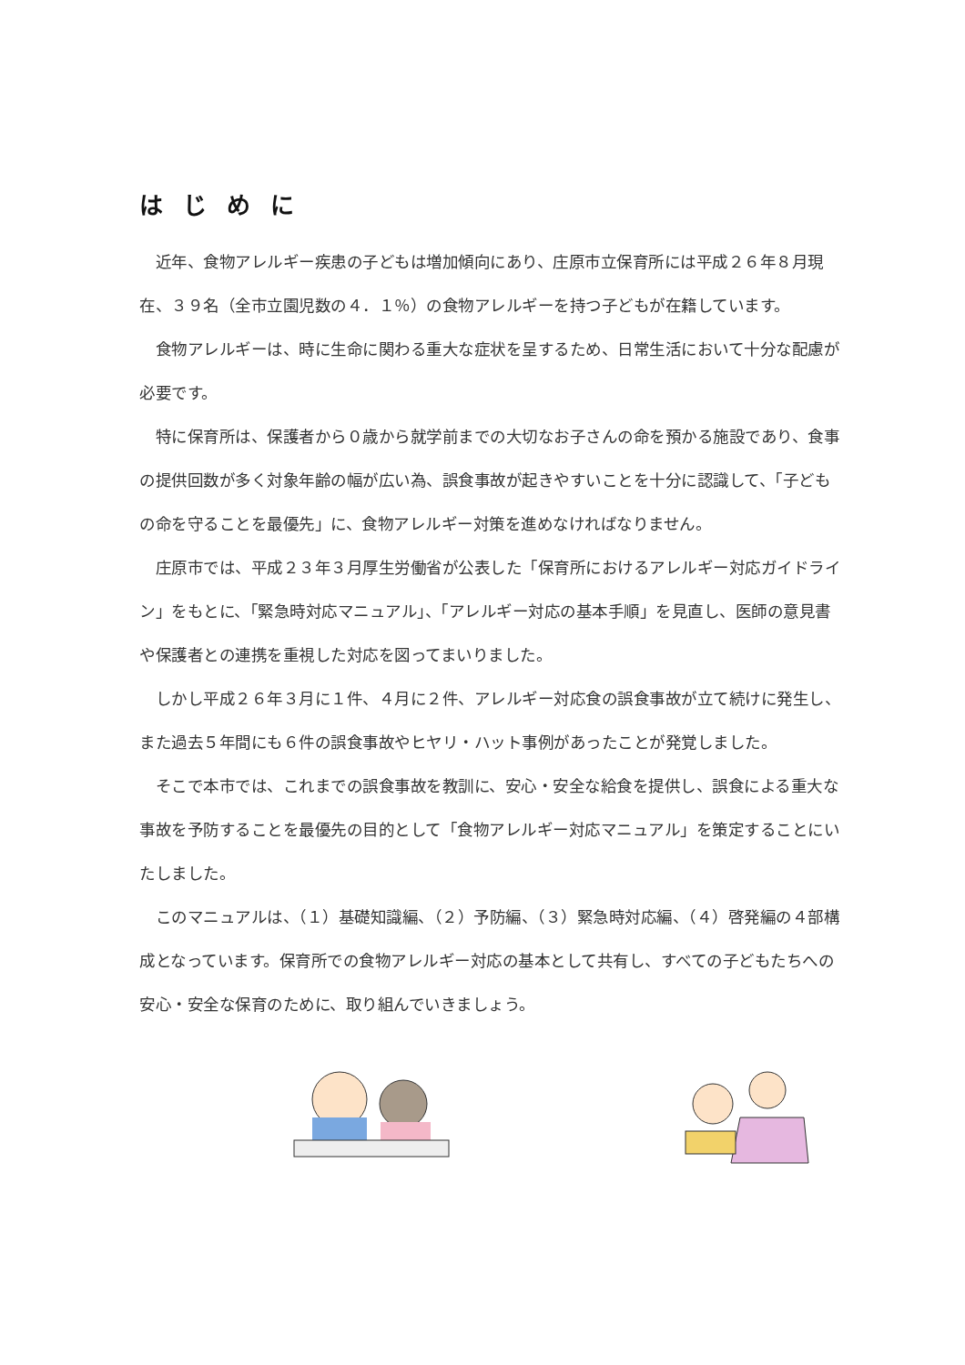はじめに
近年、食物アレルギー疾患の子どもは増加傾向にあり、庄原市立保育所には平成２６年８月現在、３９名（全市立園児数の４．１％）の食物アレルギーを持つ子どもが在籍しています。
食物アレルギーは、時に生命に関わる重大な症状を呈するため、日常生活において十分な配慮が必要です。
特に保育所は、保護者から０歳から就学前までの大切なお子さんの命を預かる施設であり、食事の提供回数が多く対象年齢の幅が広い為、誤食事故が起きやすいことを十分に認識して、「子どもの命を守ることを最優先」に、食物アレルギー対策を進めなければなりません。
庄原市では、平成２３年３月厚生労働省が公表した「保育所におけるアレルギー対応ガイドライン」をもとに、「緊急時対応マニュアル」、「アレルギー対応の基本手順」を見直し、医師の意見書や保護者との連携を重視した対応を図ってまいりました。
しかし平成２６年３月に１件、４月に２件、アレルギー対応食の誤食事故が立て続けに発生し、また過去５年間にも６件の誤食事故やヒヤリ・ハット事例があったことが発覚しました。
そこで本市では、これまでの誤食事故を教訓に、安心・安全な給食を提供し、誤食による重大な事故を予防することを最優先の目的として「食物アレルギー対応マニュアル」を策定することにいたしました。
このマニュアルは、（１）基礎知識編、（２）予防編、（３）緊急時対応編、（４）啓発編の４部構成となっています。保育所での食物アレルギー対応の基本として共有し、すべての子どもたちへの安心・安全な保育のために、取り組んでいきましょう。